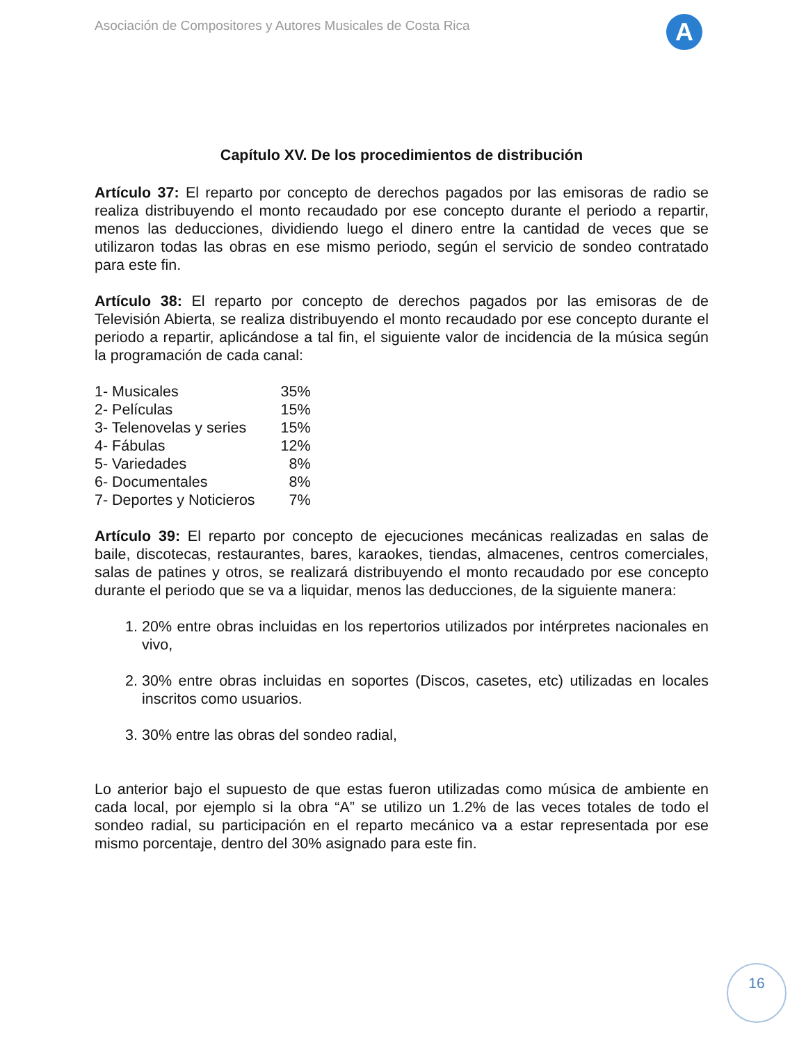Asociación de Compositores y Autores Musicales de Costa Rica
A
Capítulo XV. De los procedimientos de distribución
Artículo 37: El reparto por concepto de derechos pagados por las emisoras de radio se realiza distribuyendo el monto recaudado por ese concepto durante el periodo a repartir, menos las deducciones, dividiendo luego el dinero entre la cantidad de veces que se utilizaron todas las obras en ese mismo periodo, según el servicio de sondeo contratado para este fin.
Artículo 38: El reparto por concepto de derechos pagados por las emisoras de de Televisión Abierta, se realiza distribuyendo el monto recaudado por ese concepto durante el periodo a repartir, aplicándose a tal fin, el siguiente valor de incidencia de la música según la programación de cada canal:
| 1- Musicales | 35% |
| 2- Películas | 15% |
| 3- Telenovelas y series | 15% |
| 4- Fábulas | 12% |
| 5- Variedades | 8% |
| 6- Documentales | 8% |
| 7- Deportes y Noticieros | 7% |
Artículo 39: El reparto por concepto de ejecuciones mecánicas realizadas en salas de baile, discotecas, restaurantes, bares, karaokes, tiendas, almacenes, centros comerciales, salas de patines y otros, se realizará distribuyendo el monto recaudado por ese concepto durante el periodo que se va a liquidar, menos las deducciones, de la siguiente manera:
1. 20% entre obras incluidas en los repertorios utilizados por intérpretes nacionales en vivo,
2. 30% entre obras incluidas en soportes (Discos, casetes, etc) utilizadas en locales inscritos como usuarios.
3. 30% entre las obras del sondeo radial,
Lo anterior bajo el supuesto de que estas fueron utilizadas como música de ambiente en cada local, por ejemplo si la obra “A” se utilizo un 1.2% de las veces totales de todo el sondeo radial, su participación en el reparto mecánico va a estar representada por ese mismo porcentaje, dentro del 30% asignado para este fin.
16